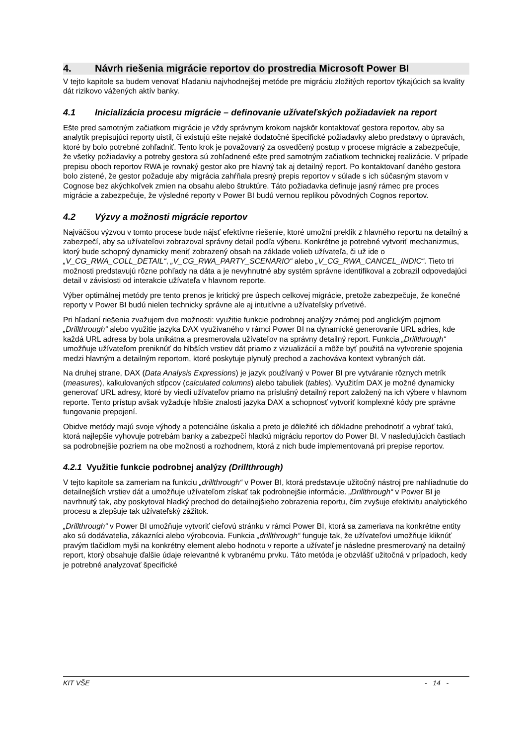4. Návrh riešenia migrácie reportov do prostredia Microsoft Power BI
V tejto kapitole sa budem venovať hľadaniu najvhodnejšej metóde pre migráciu zložitých reportov týkajúcich sa kvality dát rizikovo vážených aktív banky.
4.1 Inicializácia procesu migrácie – definovanie užívateľských požiadaviek na report
Ešte pred samotným začiatkom migrácie je vždy správnym krokom najskôr kontaktovať gestora reportov, aby sa analytik prepisujúci reporty uistil, či existujú ešte nejaké dodatočné špecifické požiadavky alebo predstavy o úpravách, ktoré by bolo potrebné zohľadniť. Tento krok je považovaný za osvedčený postup v procese migrácie a zabezpečuje, že všetky požiadavky a potreby gestora sú zohľadnené ešte pred samotným začiatkom technickej realizácie. V prípade prepisu oboch reportov RWA je rovnaký gestor ako pre hlavný tak aj detailný report. Po kontaktovaní daného gestora bolo zistené, že gestor požaduje aby migrácia zahŕňala presný prepis reportov v súlade s ich súčasným stavom v Cognose bez akýchkoľvek zmien na obsahu alebo štruktúre. Táto požiadavka definuje jasný rámec pre proces migrácie a zabezpečuje, že výsledné reporty v Power BI budú vernou replikou pôvodných Cognos reportov.
4.2 Výzvy a možnosti migrácie reportov
Najväčšou výzvou v tomto procese bude nájsť efektívne riešenie, ktoré umožní preklik z hlavného reportu na detailný a zabezpečí, aby sa užívateľovi zobrazoval správny detail podľa výberu. Konkrétne je potrebné vytvoriť mechanizmus, ktorý bude schopný dynamicky meniť zobrazený obsah na základe volieb užívateľa, či už ide o „V_CG_RWA_COLL_DETAIL“, „V_CG_RWA_PARTY_SCENARIO“ alebo „V_CG_RWA_CANCEL_INDIC“. Tieto tri možnosti predstavujú rôzne pohľady na dáta a je nevyhnutné aby systém správne identifikoval a zobrazil odpovedajúci detail v závislosti od interakcie užívateľa v hlavnom reporte.
Výber optimálnej metódy pre tento prenos je kritický pre úspech celkovej migrácie, pretože zabezpečuje, že konečné reporty v Power BI budú nielen technicky správne ale aj intuitívne a užívateľsky prívetivé.
Pri hľadaní riešenia zvažujem dve možnosti: využitie funkcie podrobnej analýzy známej pod anglickým pojmom „Drillthrough“ alebo využitie jazyka DAX využívaného v rámci Power BI na dynamické generovanie URL adries, kde každá URL adresa by bola unikátna a presmerovala užívateľov na správny detailný report. Funkcia „Drillthrough“ umožňuje užívateľom preniknúť do hlbších vrstiev dát priamo z vizualizácií a môže byť použitá na vytvorenie spojenia medzi hlavným a detailným reportom, ktoré poskytuje plynulý prechod a zachováva kontext vybraných dát.
Na druhej strane, DAX (Data Analysis Expressions) je jazyk používaný v Power BI pre vytváranie rôznych metrík (measures), kalkulovaných stĺpcov (calculated columns) alebo tabuliek (tables). Využitím DAX je možné dynamicky generovať URL adresy, ktoré by viedli užívateľov priamo na príslušný detailný report založený na ich výbere v hlavnom reporte. Tento prístup avšak vyžaduje hlbšie znalosti jazyka DAX a schopnosť vytvoriť komplexné kódy pre správne fungovanie prepojení.
Obidve metódy majú svoje výhody a potenciálne úskalia a preto je dôležité ich dôkladne prehodnotiť a vybrať takú, ktorá najlepšie vyhovuje potrebám banky a zabezpečí hladkú migráciu reportov do Power BI. V nasledujúcich častiach sa podrobnejšie pozriem na obe možnosti a rozhodnem, ktorá z nich bude implementovaná pri prepise reportov.
4.2.1 Využitie funkcie podrobnej analýzy (Drillthrough)
V tejto kapitole sa zameriam na funkciu „drillthrough“ v Power BI, ktorá predstavuje užitočný nástroj pre nahliadnutie do detailnejších vrstiev dát a umožňuje užívateľom získať tak podrobnejšie informácie. „Drillthrough“ v Power BI je navrhnutý tak, aby poskytoval hladký prechod do detailnejšieho zobrazenia reportu, čím zvyšuje efektivitu analytického procesu a zlepšuje tak užívateľský zážitok.
„Drillthrough“ v Power BI umožňuje vytvoriť cieľovú stránku v rámci Power BI, ktorá sa zameriava na konkrétne entity ako sú dodávatelia, zákazníci alebo výrobcovia. Funkcia „drillthrough“ funguje tak, že užívateľovi umožňuje kliknúť pravým tlačidlom myši na konkrétny element alebo hodnotu v reporte a užívateľ je následne presmerovaný na detailný report, ktorý obsahuje ďalšie údaje relevantné k vybranému prvku. Táto metóda je obzvlášť užitočná v prípadoch, kedy je potrebné analyzovať špecifické
KIT VŠE - 14 -